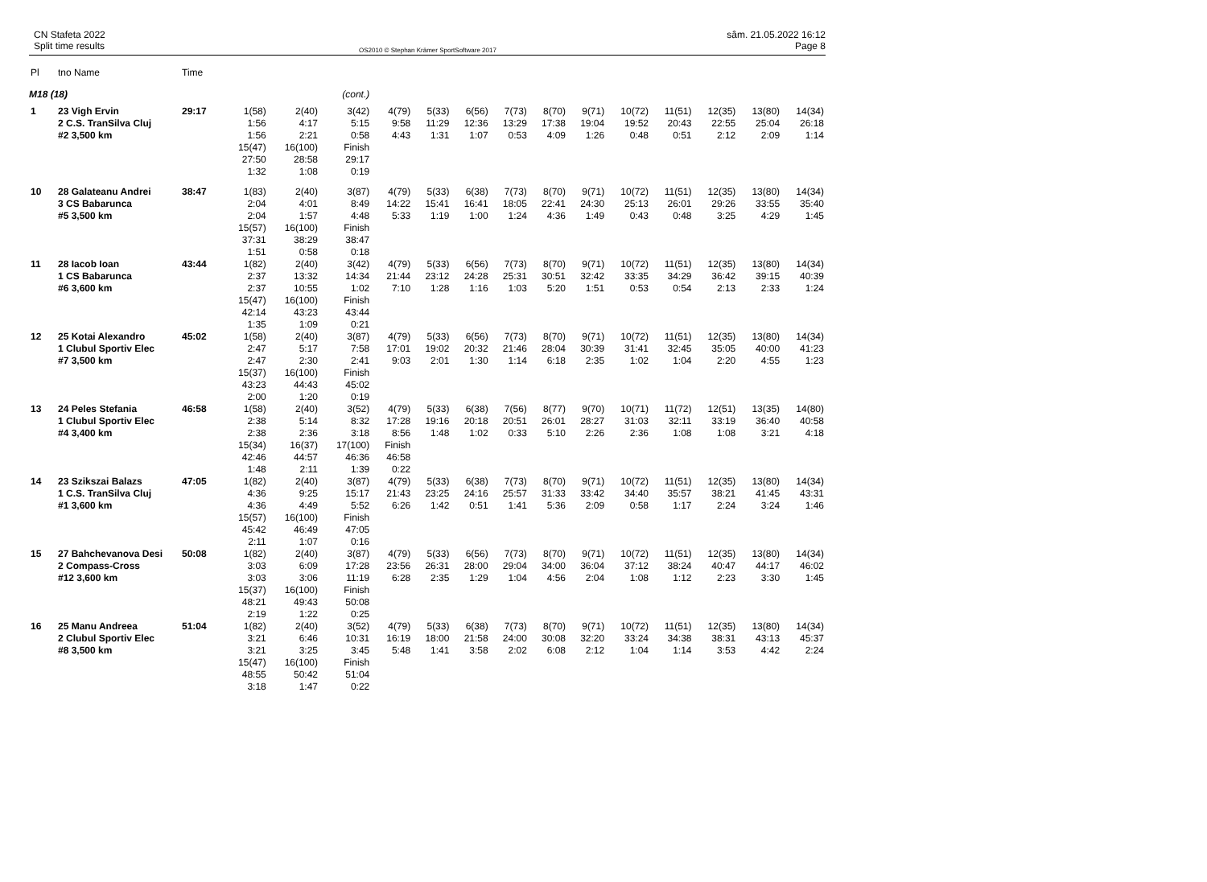CN Stafeta 2022
Split time results
OS2010 © Stephan Krämer SportSoftware 2017
sâm. 21.05.2022 16:12
Page 8
| Pl | tno Name | Time | | | | | | | | | | | | | | |
| --- | --- | --- | --- | --- | --- | --- | --- | --- | --- | --- | --- | --- | --- | --- | --- | --- |
| M18 (18) | | | (cont.) | | | | | | | | | | | | | |
| 1 | 23 Vigh Ervin 2 C.S. TranSilva Cluj #2 3,500 km | 29:17 | 1(58) 1:56 1:56 15(47) 27:50 1:32 | 2(40) 4:17 2:21 16(100) 28:58 1:08 | 3(42) 5:15 0:58 Finish 29:17 0:19 | 4(79) 9:58 4:43 | 5(33) 11:29 1:31 | 6(56) 12:36 1:07 | 7(73) 13:29 0:53 | 8(70) 17:38 4:09 | 9(71) 19:04 1:26 | 10(72) 19:52 0:48 | 11(51) 20:43 0:51 | 12(35) 22:55 2:12 | 13(80) 25:04 2:09 | 14(34) 26:18 1:14 |
| 10 | 28 Galateanu Andrei 3 CS Babarunca #5 3,500 km | 38:47 | 1(83) 2:04 2:04 15(57) 37:31 1:51 | 2(40) 4:01 1:57 16(100) 38:29 0:58 | 3(87) 8:49 4:48 Finish 38:47 0:18 | 4(79) 14:22 5:33 | 5(33) 15:41 1:19 | 6(38) 16:41 1:00 | 7(73) 18:05 1:24 | 8(70) 22:41 4:36 | 9(71) 24:30 1:49 | 10(72) 25:13 0:43 | 11(51) 26:01 0:48 | 12(35) 29:26 3:25 | 13(80) 33:55 4:29 | 14(34) 35:40 1:45 |
| 11 | 28 Iacob Ioan 1 CS Babarunca #6 3,600 km | 43:44 | 1(82) 2:37 2:37 15(47) 42:14 1:35 | 2(40) 13:32 10:55 16(100) 43:23 1:09 | 3(42) 14:34 1:02 Finish 43:44 0:21 | 4(79) 21:44 7:10 | 5(33) 23:12 1:28 | 6(56) 24:28 1:16 | 7(73) 25:31 1:03 | 8(70) 30:51 5:20 | 9(71) 32:42 1:51 | 10(72) 33:35 0:53 | 11(51) 34:29 0:54 | 12(35) 36:42 2:13 | 13(80) 39:15 2:33 | 14(34) 40:39 1:24 |
| 12 | 25 Kotai Alexandro 1 Clubul Sportiv Elec #7 3,500 km | 45:02 | 1(58) 2:47 2:47 15(37) 43:23 2:00 | 2(40) 5:17 2:30 16(100) 44:43 1:20 | 3(87) 7:58 2:41 Finish 45:02 0:19 | 4(79) 17:01 9:03 | 5(33) 19:02 2:01 | 6(56) 20:32 1:30 | 7(73) 21:46 1:14 | 8(70) 28:04 6:18 | 9(71) 30:39 2:35 | 10(72) 31:41 1:02 | 11(51) 32:45 1:04 | 12(35) 35:05 2:20 | 13(80) 40:00 4:55 | 14(34) 41:23 1:23 |
| 13 | 24 Peles Stefania 1 Clubul Sportiv Elec #4 3,400 km | 46:58 | 1(58) 2:38 2:38 15(34) 42:46 1:48 | 2(40) 5:14 2:36 16(37) 44:57 2:11 | 3(52) 8:32 3:18 17(100) 46:36 1:39 | 4(79) 17:28 8:56 Finish 46:58 0:22 | 5(33) 19:16 1:48 | 6(38) 20:18 1:02 | 7(56) 20:51 0:33 | 8(77) 26:01 5:10 | 9(70) 28:27 2:26 | 10(71) 31:03 2:36 | 11(72) 32:11 1:08 | 12(51) 33:19 1:08 | 13(35) 36:40 3:21 | 14(80) 40:58 4:18 |
| 14 | 23 Szikszai Balazs 1 C.S. TranSilva Cluj #1 3,600 km | 47:05 | 1(82) 4:36 4:36 15(57) 45:42 2:11 | 2(40) 9:25 4:49 16(100) 46:49 1:07 | 3(87) 15:17 5:52 Finish 47:05 0:16 | 4(79) 21:43 6:26 | 5(33) 23:25 1:42 | 6(38) 24:16 0:51 | 7(73) 25:57 1:41 | 8(70) 31:33 5:36 | 9(71) 33:42 2:09 | 10(72) 34:40 0:58 | 11(51) 35:57 1:17 | 12(35) 38:21 2:24 | 13(80) 41:45 3:24 | 14(34) 43:31 1:46 |
| 15 | 27 Bahchevanova Desi 2 Compass-Cross #12 3,600 km | 50:08 | 1(82) 3:03 3:03 15(37) 48:21 2:19 | 2(40) 6:09 3:06 16(100) 49:43 1:22 | 3(87) 17:28 11:19 Finish 50:08 0:25 | 4(79) 23:56 6:28 | 5(33) 26:31 2:35 | 6(56) 28:00 1:29 | 7(73) 29:04 1:04 | 8(70) 34:00 4:56 | 9(71) 36:04 2:04 | 10(72) 37:12 1:08 | 11(51) 38:24 1:12 | 12(35) 40:47 2:23 | 13(80) 44:17 3:30 | 14(34) 46:02 1:45 |
| 16 | 25 Manu Andreea 2 Clubul Sportiv Elec #8 3,500 km | 51:04 | 1(82) 3:21 3:21 15(47) 48:55 3:18 | 2(40) 6:46 3:25 16(100) 50:42 1:47 | 3(52) 10:31 3:45 Finish 51:04 0:22 | 4(79) 16:19 5:48 | 5(33) 18:00 1:41 | 6(38) 21:58 3:58 | 7(73) 24:00 2:02 | 8(70) 30:08 6:08 | 9(71) 32:20 2:12 | 10(72) 33:24 1:04 | 11(51) 34:38 1:14 | 12(35) 38:31 3:53 | 13(80) 43:13 4:42 | 14(34) 45:37 2:24 |